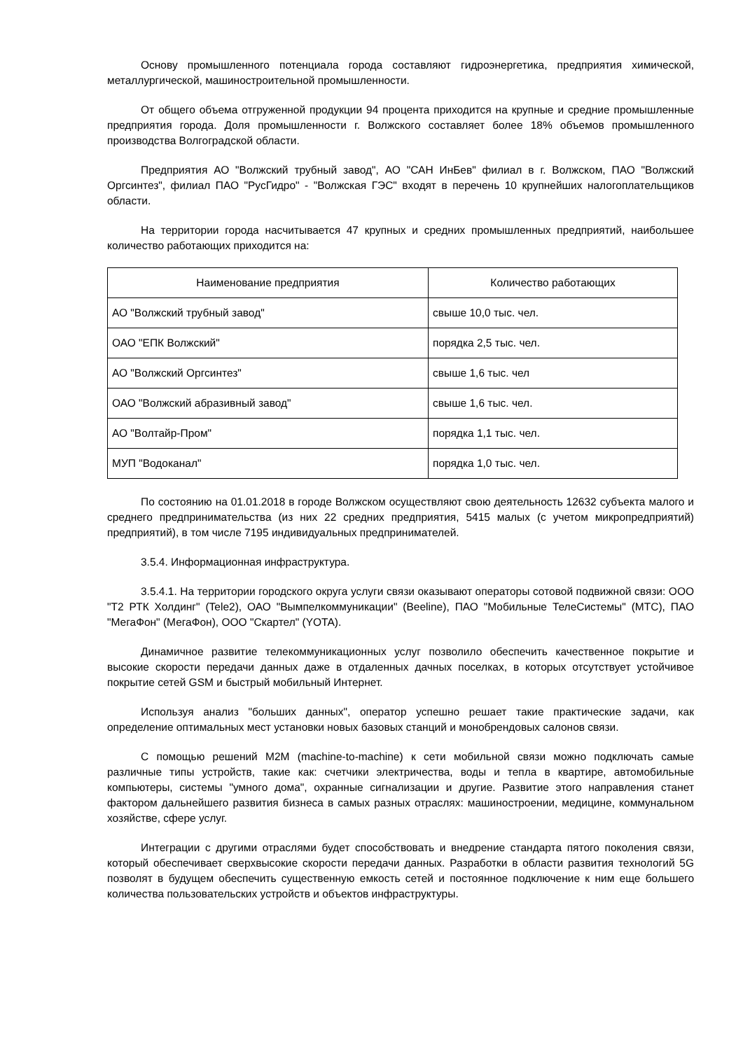Основу промышленного потенциала города составляют гидроэнергетика, предприятия химической, металлургической, машиностроительной промышленности.
От общего объема отгруженной продукции 94 процента приходится на крупные и средние промышленные предприятия города. Доля промышленности г. Волжского составляет более 18% объемов промышленного производства Волгоградской области.
Предприятия АО "Волжский трубный завод", АО "САН ИнБев" филиал в г. Волжском, ПАО "Волжский Оргсинтез", филиал ПАО "РусГидро" - "Волжская ГЭС" входят в перечень 10 крупнейших налогоплательщиков области.
На территории города насчитывается 47 крупных и средних промышленных предприятий, наибольшее количество работающих приходится на:
| Наименование предприятия | Количество работающих |
| --- | --- |
| АО "Волжский трубный завод" | свыше 10,0 тыс. чел. |
| ОАО "ЕПК Волжский" | порядка 2,5 тыс. чел. |
| АО "Волжский Оргсинтез" | свыше 1,6 тыс. чел |
| ОАО "Волжский абразивный завод" | свыше 1,6 тыс. чел. |
| АО "Волтайр-Пром" | порядка 1,1 тыс. чел. |
| МУП "Водоканал" | порядка 1,0 тыс. чел. |
По состоянию на 01.01.2018 в городе Волжском осуществляют свою деятельность 12632 субъекта малого и среднего предпринимательства (из них 22 средних предприятия, 5415 малых (с учетом микропредприятий) предприятий), в том числе 7195 индивидуальных предпринимателей.
3.5.4. Информационная инфраструктура.
3.5.4.1. На территории городского округа услуги связи оказывают операторы сотовой подвижной связи: ООО "Т2 РТК Холдинг" (Tele2), ОАО "Вымпелкоммуникации" (Beeline), ПАО "Мобильные ТелеСистемы" (МТС), ПАО "МегаФон" (МегаФон), ООО "Скартел" (YOTA).
Динамичное развитие телекоммуникационных услуг позволило обеспечить качественное покрытие и высокие скорости передачи данных даже в отдаленных дачных поселках, в которых отсутствует устойчивое покрытие сетей GSM и быстрый мобильный Интернет.
Используя анализ "больших данных", оператор успешно решает такие практические задачи, как определение оптимальных мест установки новых базовых станций и монобрендовых салонов связи.
С помощью решений M2M (machine-to-machine) к сети мобильной связи можно подключать самые различные типы устройств, такие как: счетчики электричества, воды и тепла в квартире, автомобильные компьютеры, системы "умного дома", охранные сигнализации и другие. Развитие этого направления станет фактором дальнейшего развития бизнеса в самых разных отраслях: машиностроении, медицине, коммунальном хозяйстве, сфере услуг.
Интеграции с другими отраслями будет способствовать и внедрение стандарта пятого поколения связи, который обеспечивает сверхвысокие скорости передачи данных. Разработки в области развития технологий 5G позволят в будущем обеспечить существенную емкость сетей и постоянное подключение к ним еще большего количества пользовательских устройств и объектов инфраструктуры.